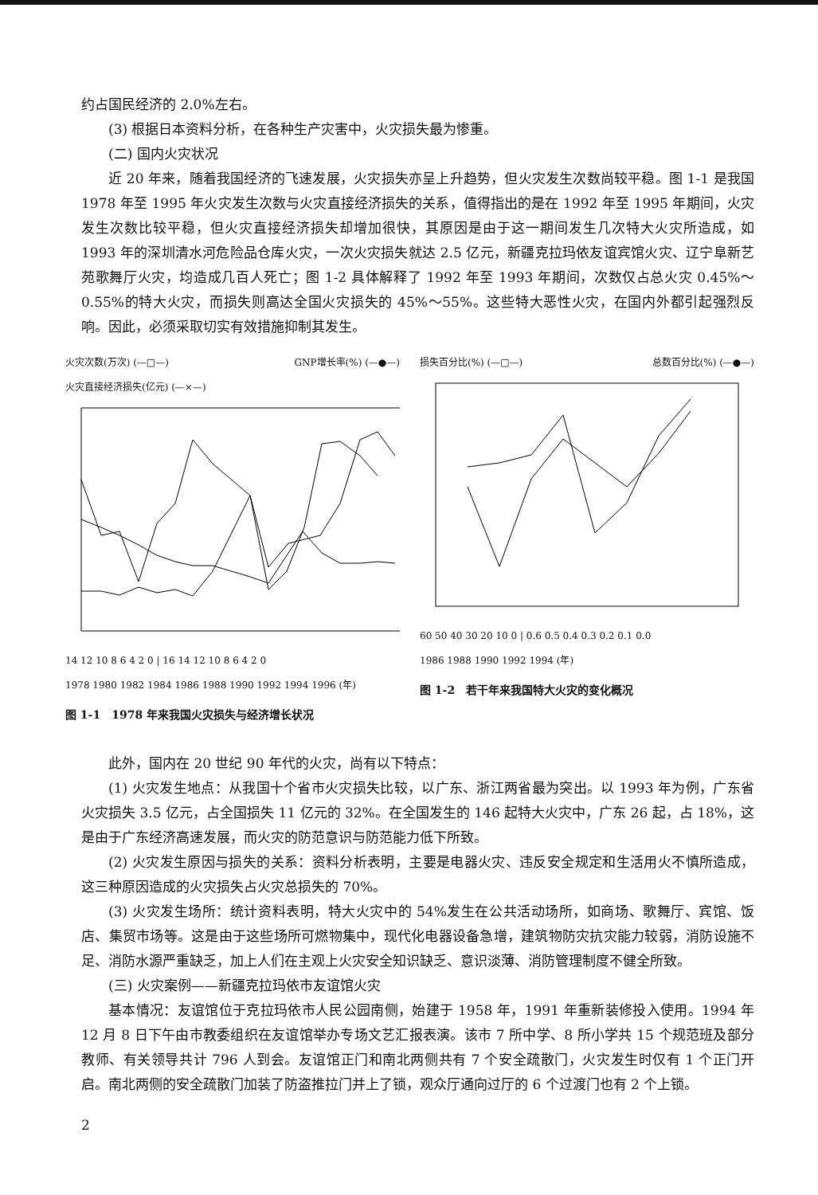约占国民经济的 2.0%左右。
(3) 根据日本资料分析，在各种生产灾害中，火灾损失最为惨重。
(二) 国内火灾状况
近 20 年来，随着我国经济的飞速发展，火灾损失亦呈上升趋势，但火灾发生次数尚较平稳。图 1-1 是我国 1978 年至 1995 年火灾发生次数与火灾直接经济损失的关系，值得指出的是在 1992 年至 1995 年期间，火灾发生次数比较平稳，但火灾直接经济损失却增加很快，其原因是由于这一期间发生几次特大火灾所造成，如 1993 年的深圳清水河危险品仓库火灾，一次火灾损失就达 2.5 亿元，新疆克拉玛依友谊宾馆火灾、辽宁阜新艺苑歌舞厅火灾，均造成几百人死亡；图 1-2 具体解释了 1992 年至 1993 年期间，次数仅占总火灾 0.45%～0.55%的特大火灾，而损失则高达全国火灾损失的 45%～55%。这些特大恶性火灾，在国内外都引起强烈反响。因此，必须采取切实有效措施抑制其发生。
火灾次数(万次) (—□—) GNP增长率(%) (—●—)
火灾直接经济损失(亿元) (—×—)
14 12 10 8 6 4 2 0 | 16 14 12 10 8 6 4 2 0
1978 1980 1982 1984 1986 1988 1990 1992 1994 1996 (年)
图 1-1　1978 年来我国火灾损失与经济增长状况
损失百分比(%) (—□—) 总数百分比(%) (—●—)
60 50 40 30 20 10 0 | 0.6 0.5 0.4 0.3 0.2 0.1 0.0
1986 1988 1990 1992 1994 (年)
图 1-2　若干年来我国特大火灾的变化概况
此外，国内在 20 世纪 90 年代的火灾，尚有以下特点：
(1) 火灾发生地点：从我国十个省市火灾损失比较，以广东、浙江两省最为突出。以 1993 年为例，广东省火灾损失 3.5 亿元，占全国损失 11 亿元的 32%。在全国发生的 146 起特大火灾中，广东 26 起，占 18%，这是由于广东经济高速发展，而火灾的防范意识与防范能力低下所致。
(2) 火灾发生原因与损失的关系：资料分析表明，主要是电器火灾、违反安全规定和生活用火不慎所造成，这三种原因造成的火灾损失占火灾总损失的 70%。
(3) 火灾发生场所：统计资料表明，特大火灾中的 54%发生在公共活动场所，如商场、歌舞厅、宾馆、饭店、集贸市场等。这是由于这些场所可燃物集中，现代化电器设备急增，建筑物防灾抗灾能力较弱，消防设施不足、消防水源严重缺乏，加上人们在主观上火灾安全知识缺乏、意识淡薄、消防管理制度不健全所致。
(三) 火灾案例——新疆克拉玛依市友谊馆火灾
基本情况：友谊馆位于克拉玛依市人民公园南侧，始建于 1958 年，1991 年重新装修投入使用。1994 年 12 月 8 日下午由市教委组织在友谊馆举办专场文艺汇报表演。该市 7 所中学、8 所小学共 15 个规范班及部分教师、有关领导共计 796 人到会。友谊馆正门和南北两侧共有 7 个安全疏散门，火灾发生时仅有 1 个正门开启。南北两侧的安全疏散门加装了防盗推拉门并上了锁，观众厅通向过厅的 6 个过渡门也有 2 个上锁。
2